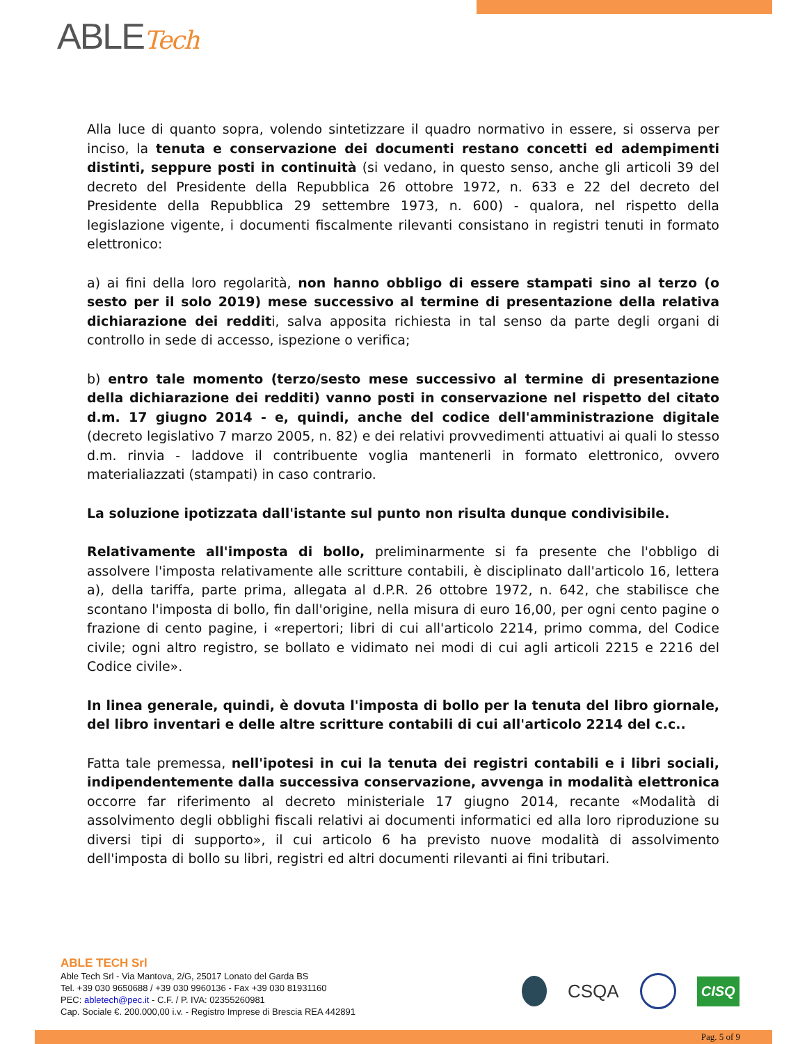ABLETech
Alla luce di quanto sopra, volendo sintetizzare il quadro normativo in essere, si osserva per inciso, la tenuta e conservazione dei documenti restano concetti ed adempimenti distinti, seppure posti in continuità (si vedano, in questo senso, anche gli articoli 39 del decreto del Presidente della Repubblica 26 ottobre 1972, n. 633 e 22 del decreto del Presidente della Repubblica 29 settembre 1973, n. 600) - qualora, nel rispetto della legislazione vigente, i documenti fiscalmente rilevanti consistano in registri tenuti in formato elettronico:
a) ai fini della loro regolarità, non hanno obbligo di essere stampati sino al terzo (o sesto per il solo 2019) mese successivo al termine di presentazione della relativa dichiarazione dei redditi, salva apposita richiesta in tal senso da parte degli organi di controllo in sede di accesso, ispezione o verifica;
b) entro tale momento (terzo/sesto mese successivo al termine di presentazione della dichiarazione dei redditi) vanno posti in conservazione nel rispetto del citato d.m. 17 giugno 2014 - e, quindi, anche del codice dell'amministrazione digitale (decreto legislativo 7 marzo 2005, n. 82) e dei relativi provvedimenti attuativi ai quali lo stesso d.m. rinvia - laddove il contribuente voglia mantenerli in formato elettronico, ovvero materialiazzati (stampati) in caso contrario.
La soluzione ipotizzata dall'istante sul punto non risulta dunque condivisibile.
Relativamente all'imposta di bollo, preliminarmente si fa presente che l'obbligo di assolvere l'imposta relativamente alle scritture contabili, è disciplinato dall'articolo 16, lettera a), della tariffa, parte prima, allegata al d.P.R. 26 ottobre 1972, n. 642, che stabilisce che scontano l'imposta di bollo, fin dall'origine, nella misura di euro 16,00, per ogni cento pagine o frazione di cento pagine, i «repertori; libri di cui all'articolo 2214, primo comma, del Codice civile; ogni altro registro, se bollato e vidimato nei modi di cui agli articoli 2215 e 2216 del Codice civile».
In linea generale, quindi, è dovuta l'imposta di bollo per la tenuta del libro giornale, del libro inventari e delle altre scritture contabili di cui all'articolo 2214 del c.c..
Fatta tale premessa, nell'ipotesi in cui la tenuta dei registri contabili e i libri sociali, indipendentemente dalla successiva conservazione, avvenga in modalità elettronica occorre far riferimento al decreto ministeriale 17 giugno 2014, recante «Modalità di assolvimento degli obblighi fiscali relativi ai documenti informatici ed alla loro riproduzione su diversi tipi di supporto», il cui articolo 6 ha previsto nuove modalità di assolvimento dell'imposta di bollo su libri, registri ed altri documenti rilevanti ai fini tributari.
ABLE TECH Srl
Able Tech Srl - Via Mantova, 2/G, 25017 Lonato del Garda BS
Tel. +39 030 9650688 / +39 030 9960136 - Fax +39 030 81931160
PEC: abletech@pec.it - C.F. / P. IVA: 02355260981
Cap. Sociale €. 200.000,00 i.v. - Registro Imprese di Brescia REA 442891
CSQA
CISQ
Pag. 5 of 9